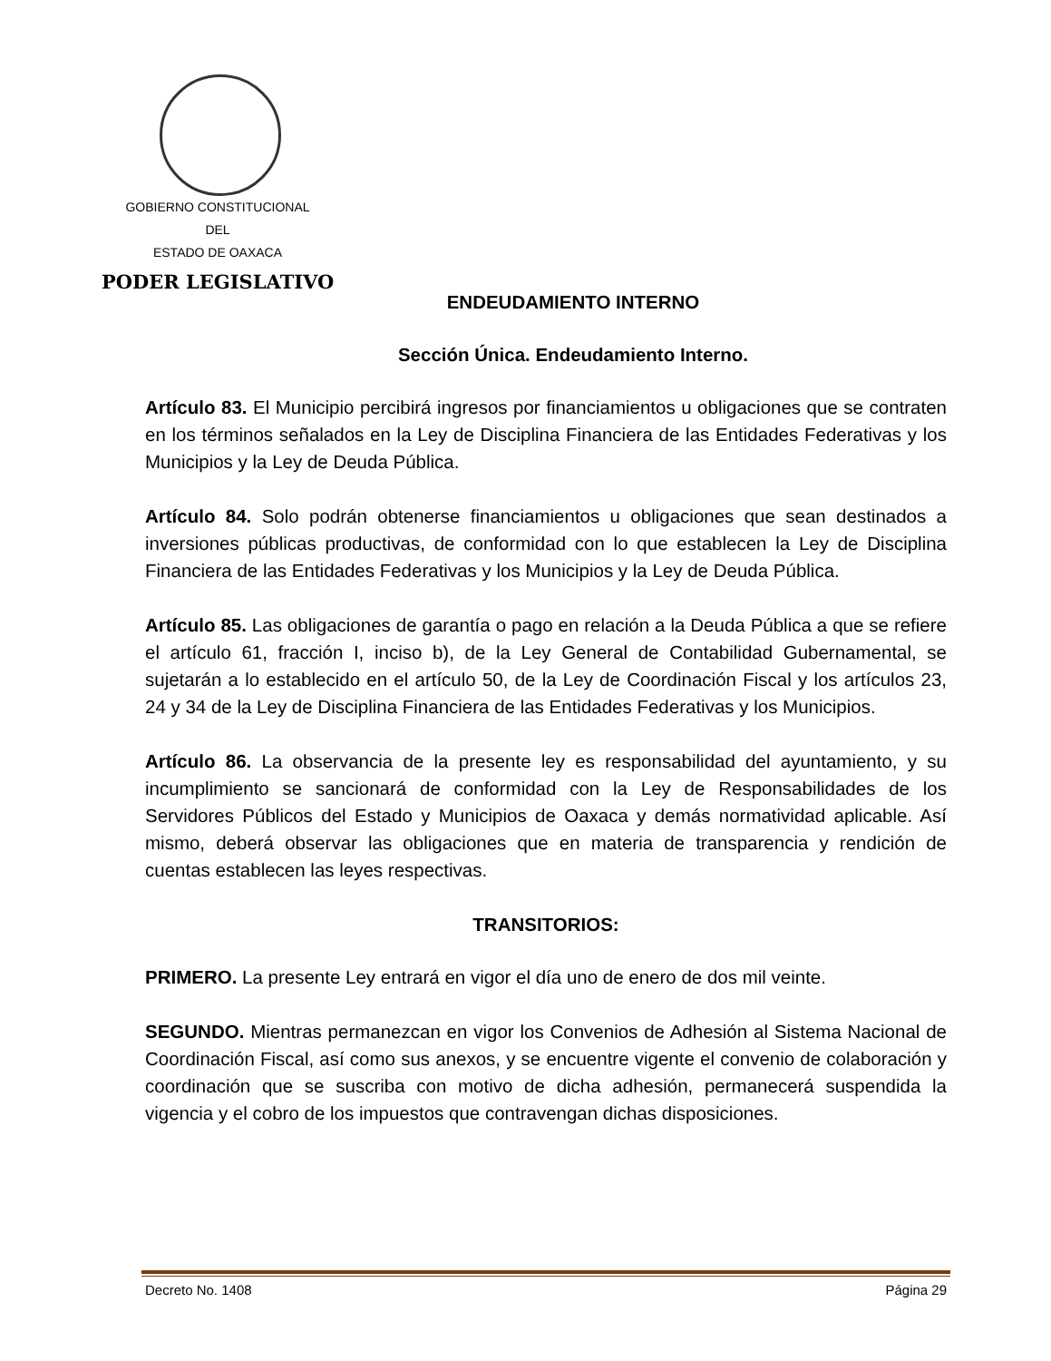GOBIERNO CONSTITUCIONAL
DEL
ESTADO DE OAXACA
PODER LEGISLATIVO
ENDEUDAMIENTO INTERNO
Sección Única. Endeudamiento Interno.
Artículo 83. El Municipio percibirá ingresos por financiamientos u obligaciones que se contraten en los términos señalados en la Ley de Disciplina Financiera de las Entidades Federativas y los Municipios y la Ley de Deuda Pública.
Artículo 84. Solo podrán obtenerse financiamientos u obligaciones que sean destinados a inversiones públicas productivas, de conformidad con lo que establecen la Ley de Disciplina Financiera de las Entidades Federativas y los Municipios y la Ley de Deuda Pública.
Artículo 85. Las obligaciones de garantía o pago en relación a la Deuda Pública a que se refiere el artículo 61, fracción I, inciso b), de la Ley General de Contabilidad Gubernamental, se sujetarán a lo establecido en el artículo 50, de la Ley de Coordinación Fiscal y los artículos 23, 24 y 34 de la Ley de Disciplina Financiera de las Entidades Federativas y los Municipios.
Artículo 86. La observancia de la presente ley es responsabilidad del ayuntamiento, y su incumplimiento se sancionará de conformidad con la Ley de Responsabilidades de los Servidores Públicos del Estado y Municipios de Oaxaca y demás normatividad aplicable. Así mismo, deberá observar las obligaciones que en materia de transparencia y rendición de cuentas establecen las leyes respectivas.
TRANSITORIOS:
PRIMERO. La presente Ley entrará en vigor el día uno de enero de dos mil veinte.
SEGUNDO. Mientras permanezcan en vigor los Convenios de Adhesión al Sistema Nacional de Coordinación Fiscal, así como sus anexos, y se encuentre vigente el convenio de colaboración y coordinación que se suscriba con motivo de dicha adhesión, permanecerá suspendida la vigencia y el cobro de los impuestos que contravengan dichas disposiciones.
Decreto No. 1408 Página 29